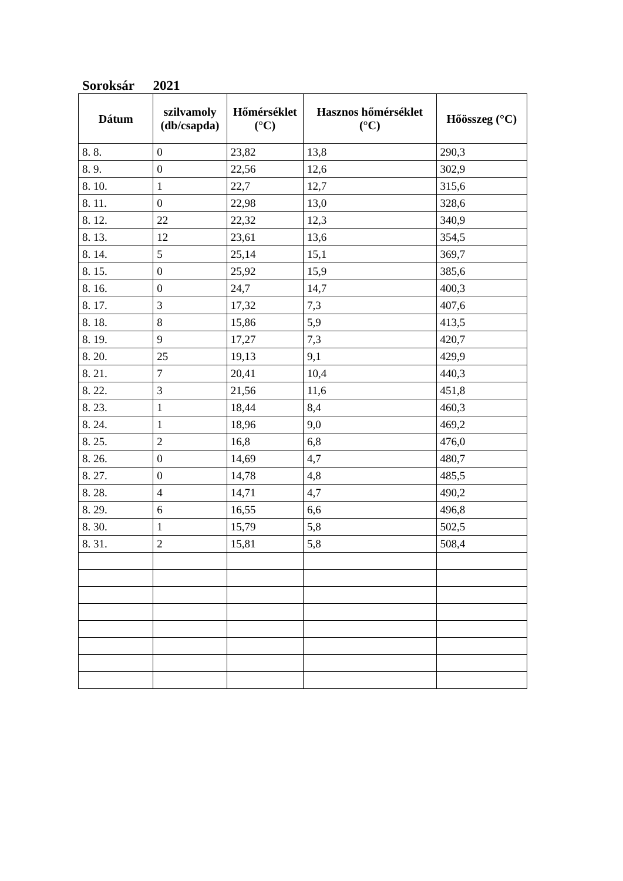Soroksár 2021
| Dátum | szilvamoly (db/csapda) | Hőmérséklet (°C) | Hasznos hőmérséklet (°C) | Hőösszeg (°C) |
| --- | --- | --- | --- | --- |
| 8. 8. | 0 | 23,82 | 13,8 | 290,3 |
| 8. 9. | 0 | 22,56 | 12,6 | 302,9 |
| 8. 10. | 1 | 22,7 | 12,7 | 315,6 |
| 8. 11. | 0 | 22,98 | 13,0 | 328,6 |
| 8. 12. | 22 | 22,32 | 12,3 | 340,9 |
| 8. 13. | 12 | 23,61 | 13,6 | 354,5 |
| 8. 14. | 5 | 25,14 | 15,1 | 369,7 |
| 8. 15. | 0 | 25,92 | 15,9 | 385,6 |
| 8. 16. | 0 | 24,7 | 14,7 | 400,3 |
| 8. 17. | 3 | 17,32 | 7,3 | 407,6 |
| 8. 18. | 8 | 15,86 | 5,9 | 413,5 |
| 8. 19. | 9 | 17,27 | 7,3 | 420,7 |
| 8. 20. | 25 | 19,13 | 9,1 | 429,9 |
| 8. 21. | 7 | 20,41 | 10,4 | 440,3 |
| 8. 22. | 3 | 21,56 | 11,6 | 451,8 |
| 8. 23. | 1 | 18,44 | 8,4 | 460,3 |
| 8. 24. | 1 | 18,96 | 9,0 | 469,2 |
| 8. 25. | 2 | 16,8 | 6,8 | 476,0 |
| 8. 26. | 0 | 14,69 | 4,7 | 480,7 |
| 8. 27. | 0 | 14,78 | 4,8 | 485,5 |
| 8. 28. | 4 | 14,71 | 4,7 | 490,2 |
| 8. 29. | 6 | 16,55 | 6,6 | 496,8 |
| 8. 30. | 1 | 15,79 | 5,8 | 502,5 |
| 8. 31. | 2 | 15,81 | 5,8 | 508,4 |